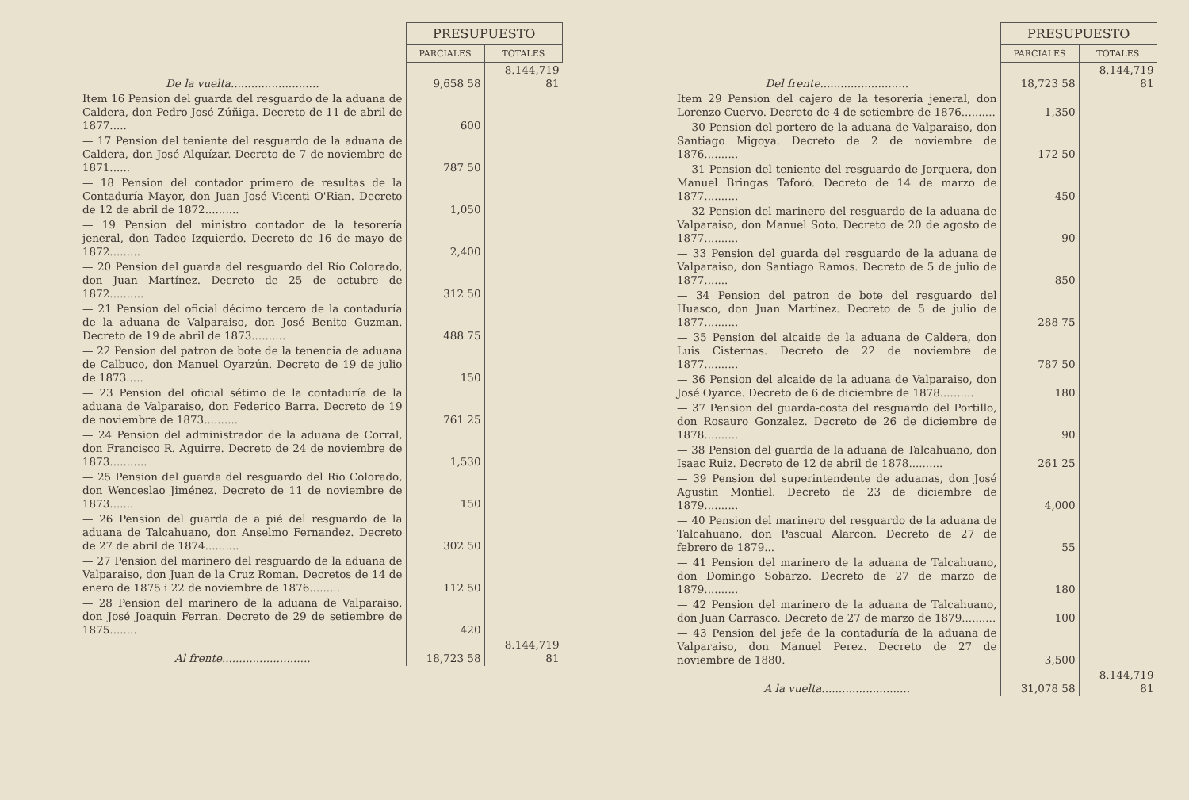| | PRESUPUESTO | |
| --- | --- | --- |
| | PARCIALES | TOTALES |
| De la vuelta.......................... | 9,658 58 | 8.144,719 81 |
| Item 16 Pension del guarda del resguardo de la aduana de Caldera, don Pedro José Zúñiga. Decreto de 11 de abril de 1877..... | 600 | |
| — 17 Pension del teniente del resguardo de la aduana de Caldera, don José Alquízar. Decreto de 7 de noviembre de 1871...... | 787 50 | |
| — 18 Pension del contador primero de resultas de la Contaduría Mayor, don Juan José Vicenti O'Rian. Decreto de 12 de abril de 1872.......... | 1,050 | |
| — 19 Pension del ministro contador de la tesorería jeneral, don Tadeo Izquierdo. Decreto de 16 de mayo de 1872......... | 2,400 | |
| — 20 Pension del guarda del resguardo del Río Colorado, don Juan Martínez. Decreto de 25 de octubre de 1872.......... | 312 50 | |
| — 21 Pension del oficial décimo tercero de la contaduría de la aduana de Valparaiso, don José Benito Guzman. Decreto de 19 de abril de 1873.......... | 488 75 | |
| — 22 Pension del patron de bote de la tenencia de aduana de Calbuco, don Manuel Oyarzún. Decreto de 19 de julio de 1873..... | 150 | |
| — 23 Pension del oficial sétimo de la contaduría de la aduana de Valparaiso, don Federico Barra. Decreto de 19 de noviembre de 1873.......... | 761 25 | |
| — 24 Pension del administrador de la aduana de Corral, don Francisco R. Aguirre. Decreto de 24 de noviembre de 1873........... | 1,530 | |
| — 25 Pension del guarda del resguardo del Rio Colorado, don Wenceslao Jiménez. Decreto de 11 de noviembre de 1873....... | 150 | |
| — 26 Pension del guarda de a pié del resguardo de la aduana de Talcahuano, don Anselmo Fernandez. Decreto de 27 de abril de 1874.......... | 302 50 | |
| — 27 Pension del marinero del resguardo de la aduana de Valparaiso, don Juan de la Cruz Roman. Decretos de 14 de enero de 1875 i 22 de noviembre de 1876......... | 112 50 | |
| — 28 Pension del marinero de la aduana de Valparaiso, don José Joaquin Ferran. Decreto de 29 de setiembre de 1875........ | 420 | |
| Al frente.......................... | 18,723 58 | 8.144,719 81 |
| | PRESUPUESTO | |
| --- | --- | --- |
| | PARCIALES | TOTALES |
| Del frente.......................... | 18,723 58 | 8.144,719 81 |
| Item 29 Pension del cajero de la tesorería jeneral, don Lorenzo Cuervo. Decreto de 4 de setiembre de 1876.......... | 1,350 | |
| — 30 Pension del portero de la aduana de Valparaiso, don Santiago Migoya. Decreto de 2 de noviembre de 1876.......... | 172 50 | |
| — 31 Pension del teniente del resguardo de Jorquera, don Manuel Bringas Taforó. Decreto de 14 de marzo de 1877.......... | 450 | |
| — 32 Pension del marinero del resguardo de la aduana de Valparaiso, don Manuel Soto. Decreto de 20 de agosto de 1877.......... | 90 | |
| — 33 Pension del guarda del resguardo de la aduana de Valparaiso, don Santiago Ramos. Decreto de 5 de julio de 1877....... | 850 | |
| — 34 Pension del patron de bote del resguardo del Huasco, don Juan Martínez. Decreto de 5 de julio de 1877.......... | 288 75 | |
| — 35 Pension del alcaide de la aduana de Caldera, don Luis Cisternas. Decreto de 22 de noviembre de 1877.......... | 787 50 | |
| — 36 Pension del alcaide de la aduana de Valparaiso, don José Oyarce. Decreto de 6 de diciembre de 1878.......... | 180 | |
| — 37 Pension del guarda-costa del resguardo del Portillo, don Rosauro Gonzalez. Decreto de 26 de diciembre de 1878.......... | 90 | |
| — 38 Pension del guarda de la aduana de Talcahuano, don Isaac Ruiz. Decreto de 12 de abril de 1878.......... | 261 25 | |
| — 39 Pension del superintendente de aduanas, don José Agustin Montiel. Decreto de 23 de diciembre de 1879.......... | 4,000 | |
| — 40 Pension del marinero del resguardo de la aduana de Talcahuano, don Pascual Alarcon. Decreto de 27 de febrero de 1879... | 55 | |
| — 41 Pension del marinero de la aduana de Talcahuano, don Domingo Sobarzo. Decreto de 27 de marzo de 1879.......... | 180 | |
| — 42 Pension del marinero de la aduana de Talcahuano, don Juan Carrasco. Decreto de 27 de marzo de 1879.......... | 100 | |
| — 43 Pension del jefe de la contaduría de la aduana de Valparaiso, don Manuel Perez. Decreto de 27 de noviembre de 1880. | 3,500 | |
| A la vuelta.......................... | 31,078 58 | 8.144,719 81 |